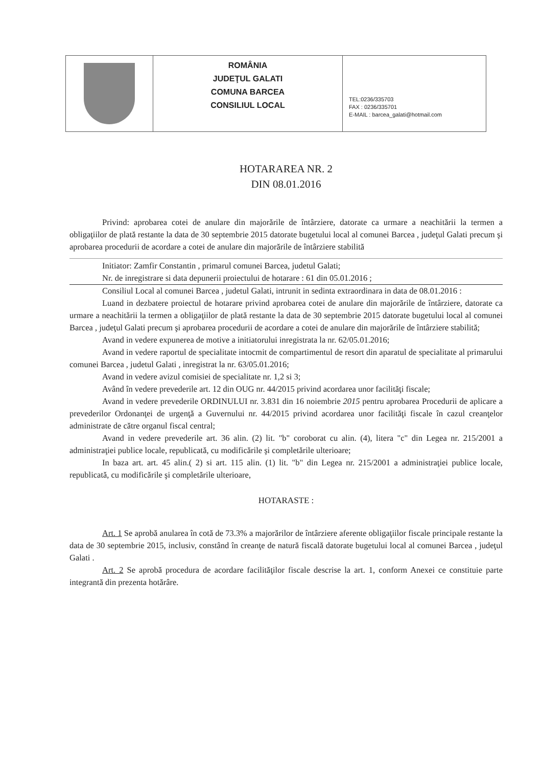ROMÂNIA
JUDEŢUL GALATI
COMUNA BARCEA
CONSILIUL LOCAL
TEL:0236/335703
FAX : 0236/335701
E-MAIL : barcea_galati@hotmail.com
HOTARAREA NR. 2
DIN 08.01.2016
Privind: aprobarea cotei de anulare din majorările de întârziere, datorate ca urmare a neachitării la termen a obligaţiilor de plată restante la data de 30 septembrie 2015 datorate bugetului local al comunei Barcea , judeţul Galati precum şi aprobarea procedurii de acordare a cotei de anulare din majorările de întârziere stabilită
Initiator: Zamfir Constantin , primarul comunei Barcea, judetul Galati;
Nr. de inregistrare si data depunerii proiectului de hotarare : 61 din 05.01.2016 ;
Consiliul Local al comunei Barcea , judetul Galati, intrunit in sedinta extraordinara in data de 08.01.2016 :
Luand in dezbatere proiectul de hotarare privind aprobarea cotei de anulare din majorările de întârziere, datorate ca urmare a neachitării la termen a obligaţiilor de plată restante la data de 30 septembrie 2015 datorate bugetului local al comunei Barcea , judeţul Galati precum şi aprobarea procedurii de acordare a cotei de anulare din majorările de întârziere stabilită;
Avand in vedere expunerea de motive a initiatorului inregistrata la nr. 62/05.01.2016;
Avand in vedere raportul de specialitate intocmit de compartimentul de resort din aparatul de specialitate al primarului comunei Barcea , judetul Galati , inregistrat la nr. 63/05.01.2016;
Avand in vedere avizul comisiei de specialitate nr. 1,2 si 3;
Având în vedere prevederile art. 12 din OUG nr. 44/2015 privind acordarea unor facilităţi fiscale;
Avand in vedere prevederile ORDINULUI nr. 3.831 din 16 noiembrie 2015 pentru aprobarea Procedurii de aplicare a prevederilor Ordonanţei de urgenţă a Guvernului nr. 44/2015 privind acordarea unor facilităţi fiscale în cazul creanţelor administrate de către organul fiscal central;
Avand in vedere prevederile art. 36 alin. (2) lit. "b" coroborat cu alin. (4), litera "c" din Legea nr. 215/2001 a administraţiei publice locale, republicată, cu modificările şi completările ulterioare;
In baza art. art. 45 alin.( 2) si art. 115 alin. (1) lit. "b" din Legea nr. 215/2001 a administraţiei publice locale, republicată, cu modificările şi completările ulterioare,
HOTARASTE :
Art. 1 Se aprobă anularea în cotă de 73.3% a majorărilor de întârziere aferente obligaţiilor fiscale principale restante la data de 30 septembrie 2015, inclusiv, constând în creanţe de natură fiscală datorate bugetului local al comunei Barcea , judeţul Galati .
Art. 2 Se aprobă procedura de acordare facilităţilor fiscale descrise la art. 1, conform Anexei ce constituie parte integrantă din prezenta hotărâre.